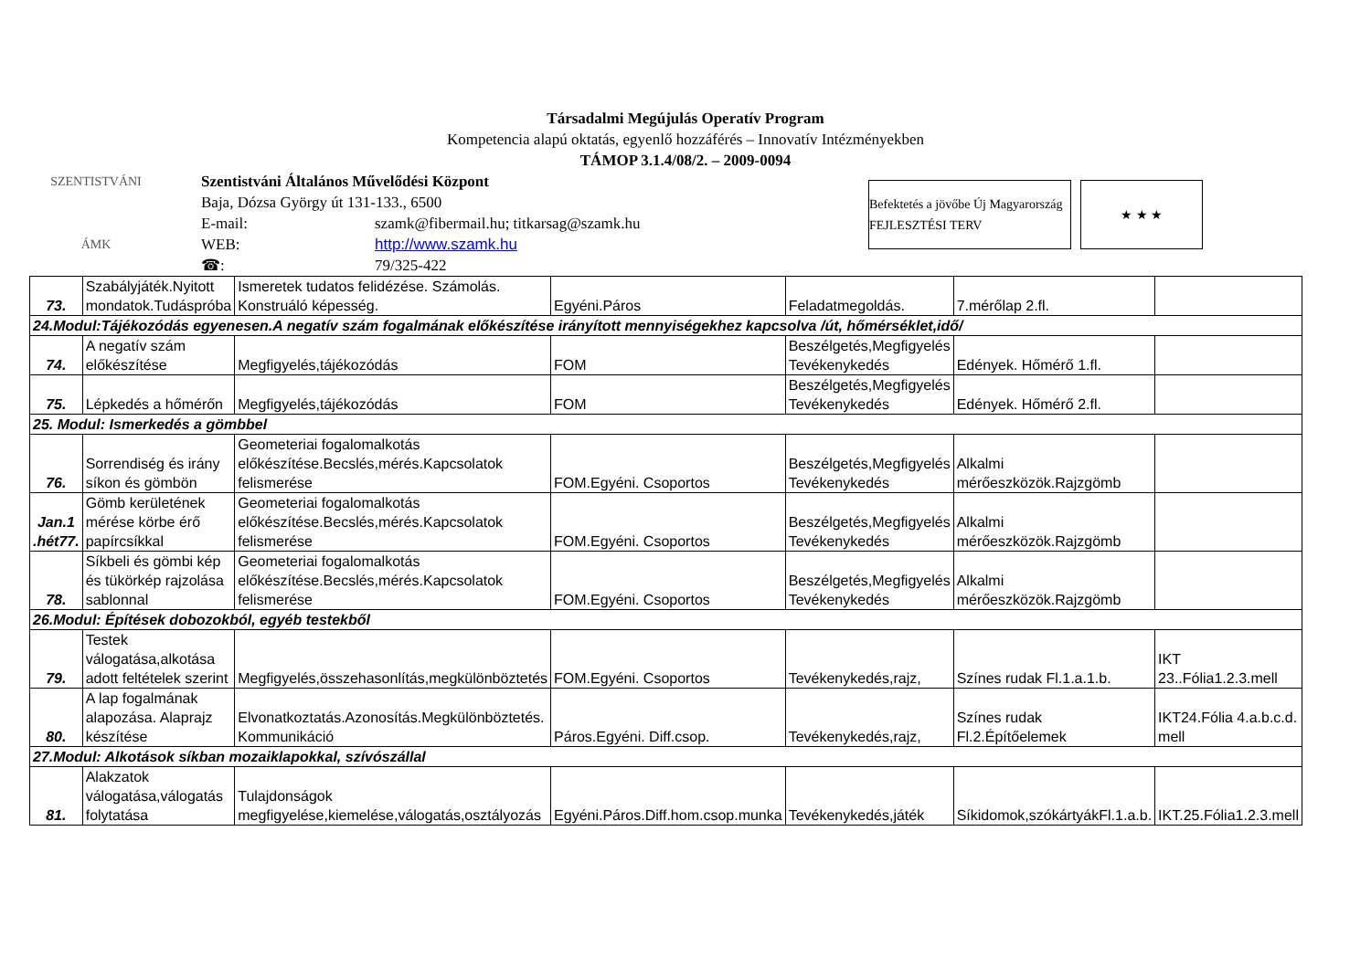Társadalmi Megújulás Operatív Program
Kompetencia alapú oktatás, egyenlő hozzáférés – Innovatív Intézményekben
TÁMOP 3.1.4/08/2. – 2009-0094
SZENTISTVÁNI
ÁMK
Szentistváni Általános Művelődési Központ
Baja, Dózsa György út 131-133., 6500
E-mail: szamk@fibermail.hu; titkarsag@szamk.hu
WEB: http://www.szamk.hu
☎: 79/325-422
Befektetés a jövőbe Új Magyarország FEJLESZTÉSI TERV
★ ★ ★
| 73. | Szabályjáték.Nyitott mondatok.Tudáspróba | Ismeretek tudatos felidézése. Számolás. Konstruáló képesség. | Egyéni.Páros | Feladatmegoldás. | 7.mérőlap 2.fl. | |
| 24.Modul:Tájékozódás egyenesen.A negatív szám fogalmának előkészítése irányított mennyiségekhez kapcsolva /út, hőmérséklet,idő/ | | | | | | |
| 74. | A negatív szám előkészítése | Megfigyelés,tájékozódás | FOM | Beszélgetés,Megfigyelés Tevékenykedés | Edények. Hőmérő 1.fl. | |
| 75. | Lépkedés a hőmérőn | Megfigyelés,tájékozódás | FOM | Beszélgetés,Megfigyelés Tevékenykedés | Edények. Hőmérő 2.fl. | |
| 25. Modul: Ismerkedés a gömbbel | | | | | | |
| 76. | Sorrendiség és irány síkon és gömbön | Geometeriai fogalomalkotás előkészítése.Becslés,mérés.Kapcsolatok felismerése | FOM.Egyéni. Csoportos | Beszélgetés,Megfigyelés Tevékenykedés | Alkalmi mérőeszközök.Rajzgömb | |
| Jan.1 .hét77. | Gömb kerületének mérése körbe érő papírcsíkkal | Geometeriai fogalomalkotás előkészítése.Becslés,mérés.Kapcsolatok felismerése | FOM.Egyéni. Csoportos | Beszélgetés,Megfigyelés Tevékenykedés | Alkalmi mérőeszközök.Rajzgömb | |
| 78. | Síkbeli és gömbi kép és tükörkép rajzolása sablonnal | Geometeriai fogalomalkotás előkészítése.Becslés,mérés.Kapcsolatok felismerése | FOM.Egyéni. Csoportos | Beszélgetés,Megfigyelés Tevékenykedés | Alkalmi mérőeszközök.Rajzgömb | |
| 26.Modul: Építések dobozokból, egyéb testekből | | | | | | |
| 79. | Testek válogatása,alkotása adott feltételek szerint | Megfigyelés,összehasonlítás,megkülönböztetés | FOM.Egyéni. Csoportos | Tevékenykedés,rajz, | Színes rudak Fl.1.a.1.b. | IKT 23..Fólia1.2.3.mell |
| 80. | A lap fogalmának alapozása. Alaprajz készítése | Elvonatkoztatás.Azonosítás.Megkülönböztetés. Kommunikáció | Páros.Egyéni. Diff.csop. | Tevékenykedés,rajz, | Színes rudak Fl.2.Építőelemek | IKT24.Fólia 4.a.b.c.d. mell |
| 27.Modul: Alkotások síkban mozaiklapokkal, szívószállal | | | | | | |
| 81. | Alakzatok válogatása,válogatás folytatása | Tulajdonságok megfigyelése,kiemelése,válogatás,osztályozás | Egyéni.Páros.Diff.hom.csop.munka | Tevékenykedés,játék | Síkidomok,szókártyákFl.1.a.b. | IKT.25.Fólia1.2.3.mell |